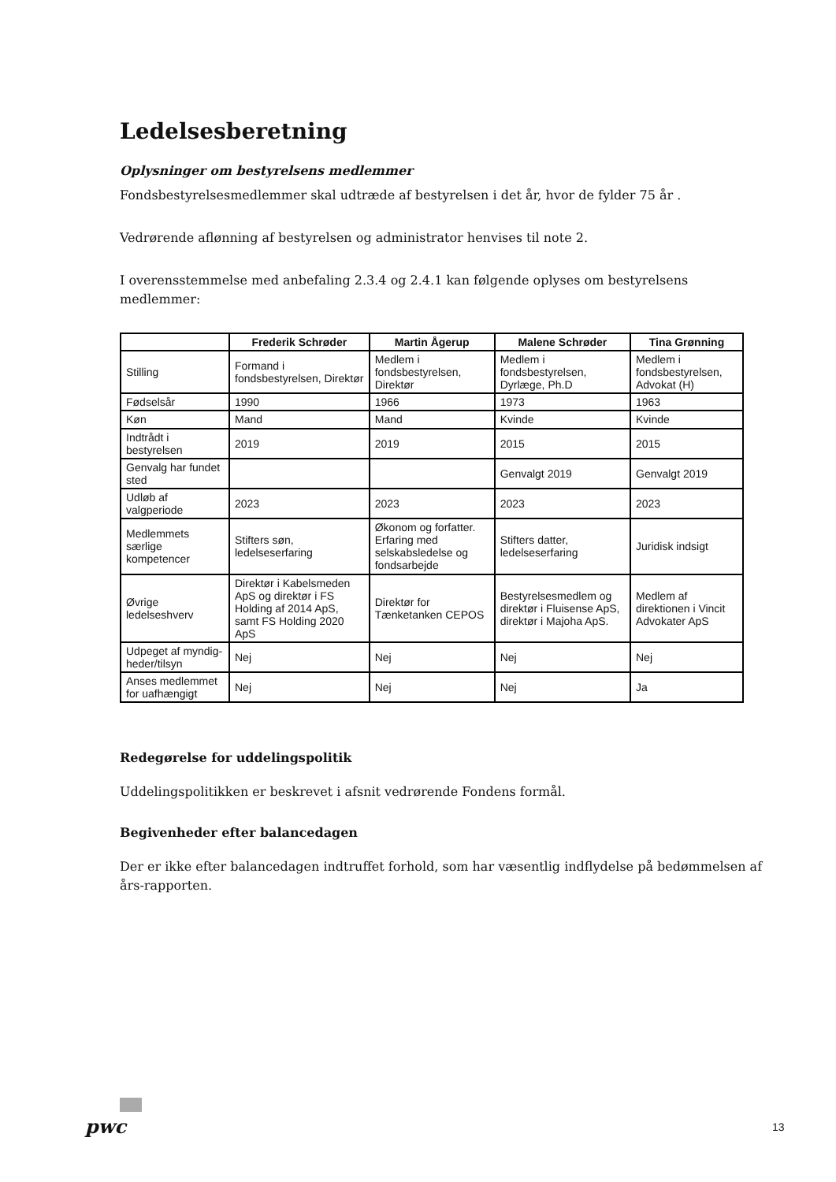Ledelsesberetning
Oplysninger om bestyrelsens medlemmer
Fondsbestyrelsesmedlemmer skal udtræde af bestyrelsen i det år, hvor de fylder 75 år .
Vedrørende aflønning af bestyrelsen og administrator henvises til note 2.
I overensstemmelse med anbefaling 2.3.4 og 2.4.1 kan følgende oplyses om bestyrelsens medlemmer:
| | Frederik Schrøder | Martin Ågerup | Malene Schrøder | Tina Grønning |
| --- | --- | --- | --- | --- |
| Stilling | Formand i fondsbestyrelsen, Direktør | Medlem i fondsbestyrelsen, Direktør | Medlem i fondsbestyrelsen, Dyrlæge, Ph.D | Medlem i fondsbestyrelsen, Advokat (H) |
| Fødselsår | 1990 | 1966 | 1973 | 1963 |
| Køn | Mand | Mand | Kvinde | Kvinde |
| Indtrådt i bestyrelsen | 2019 | 2019 | 2015 | 2015 |
| Genvalg har fundet sted | | | Genvalgt 2019 | Genvalgt 2019 |
| Udløb af valgperiode | 2023 | 2023 | 2023 | 2023 |
| Medlemmets særlige kompetencer | Stifters søn, ledelseserfaring | Økonom og forfatter. Erfaring med selskabsledelse og fondsarbejde | Stifters datter, ledelseserfaring | Juridisk indsigt |
| Øvrige ledelseshverv | Direktør i Kabelsmeden ApS og direktør i FS Holding af 2014 ApS, samt FS Holding 2020 ApS | Direktør for Tænketanken CEPOS | Bestyrelsesmedlem og direktør i Fluisense ApS, direktør i Majoha ApS. | Medlem af direktionen i Vincit Advokater ApS |
| Udpeget af myndig-heder/tilsyn | Nej | Nej | Nej | Nej |
| Anses medlemmet for uafhængigt | Nej | Nej | Nej | Ja |
Redegørelse for uddelingspolitik
Uddelingspolitikken er beskrevet i afsnit vedrørende Fondens formål.
Begivenheder efter balancedagen
Der er ikke efter balancedagen indtruffet forhold, som har væsentlig indflydelse på bedømmelsen af års-rapporten.
pwc 13